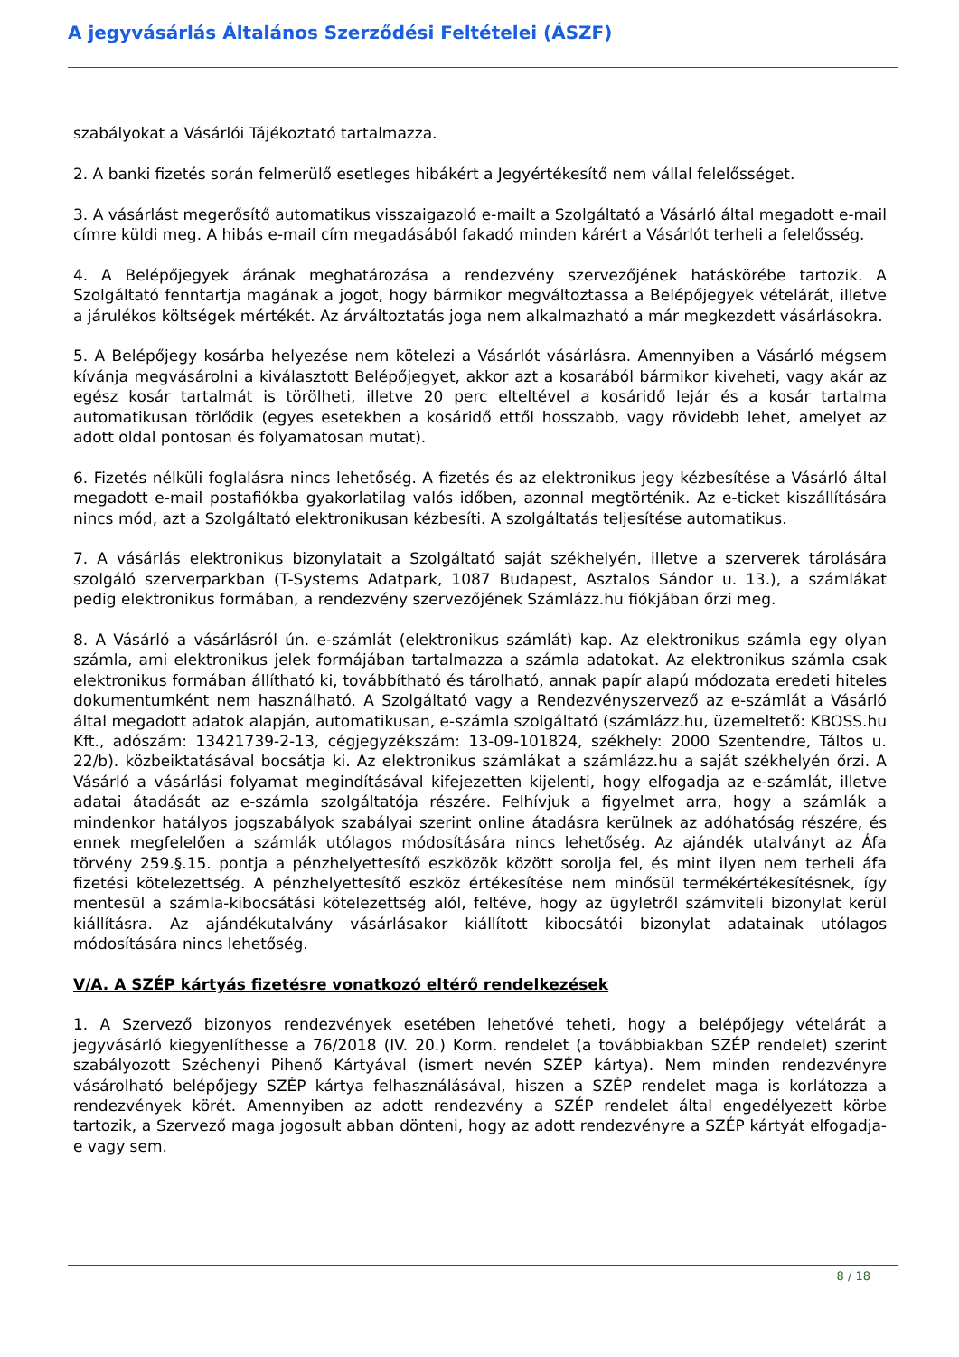A jegyvásárlás Általános Szerződési Feltételei (ÁSZF)
szabályokat a Vásárlói Tájékoztató tartalmazza.
2. A banki fizetés során felmerülő esetleges hibákért a Jegyértékesítő nem vállal felelősséget.
3. A vásárlást megerősítő automatikus visszaigazoló e-mailt a Szolgáltató a Vásárló által megadott e-mail címre küldi meg. A hibás e-mail cím megadásából fakadó minden kárért a Vásárlót terheli a felelősség.
4. A Belépőjegyek árának meghatározása a rendezvény szervezőjének hatáskörébe tartozik. A Szolgáltató fenntartja magának a jogot, hogy bármikor megváltoztassa a Belépőjegyek vételárát, illetve a járulékos költségek mértékét. Az árváltoztatás joga nem alkalmazható a már megkezdett vásárlásokra.
5. A Belépőjegy kosárba helyezése nem kötelezi a Vásárlót vásárlásra. Amennyiben a Vásárló mégsem kívánja megvásárolni a kiválasztott Belépőjegyet, akkor azt a kosarából bármikor kiveheti, vagy akár az egész kosár tartalmát is törölheti, illetve 20 perc elteltével a kosáridő lejár és a kosár tartalma automatikusan törlődik (egyes esetekben a kosáridő ettől hosszabb, vagy rövidebb lehet, amelyet az adott oldal pontosan és folyamatosan mutat).
6. Fizetés nélküli foglalásra nincs lehetőség. A fizetés és az elektronikus jegy kézbesítése a Vásárló által megadott e-mail postafiókba gyakorlatilag valós időben, azonnal megtörténik. Az e-ticket kiszállítására nincs mód, azt a Szolgáltató elektronikusan kézbesíti. A szolgáltatás teljesítése automatikus.
7. A vásárlás elektronikus bizonylatait a Szolgáltató saját székhelyén, illetve a szerverek tárolására szolgáló szerverparkban (T-Systems Adatpark, 1087 Budapest, Asztalos Sándor u. 13.), a számlákat pedig elektronikus formában, a rendezvény szervezőjének Számlázz.hu fiókjában őrzi meg.
8. A Vásárló a vásárlásról ún. e-számlát (elektronikus számlát) kap. Az elektronikus számla egy olyan számla, ami elektronikus jelek formájában tartalmazza a számla adatokat. Az elektronikus számla csak elektronikus formában állítható ki, továbbítható és tárolható, annak papír alapú módozata eredeti hiteles dokumentumként nem használható. A Szolgáltató vagy a Rendezvényszervező az e-számlát a Vásárló által megadott adatok alapján, automatikusan, e-számla szolgáltató (számlázz.hu, üzemeltető: KBOSS.hu Kft., adószám: 13421739-2-13, cégjegyzékszám: 13-09-101824, székhely: 2000 Szentendre, Táltos u. 22/b). közbeiktatásával bocsátja ki. Az elektronikus számlákat a számlázz.hu a saját székhelyén őrzi. A Vásárló a vásárlási folyamat megindításával kifejezetten kijelenti, hogy elfogadja az e-számlát, illetve adatai átadását az e-számla szolgáltatója részére. Felhívjuk a figyelmet arra, hogy a számlák a mindenkor hatályos jogszabályok szabályai szerint online átadásra kerülnek az adóhatóság részére, és ennek megfelelően a számlák utólagos módosítására nincs lehetőség. Az ajándék utalványt az Áfa törvény 259.§.15. pontja a pénzhelyettesítő eszközök között sorolja fel, és mint ilyen nem terheli áfa fizetési kötelezettség. A pénzhelyettesítő eszköz értékesítése nem minősül termékértékesítésnek, így mentesül a számla-kibocsátási kötelezettség alól, feltéve, hogy az ügyletről számviteli bizonylat kerül kiállításra. Az ajándékutalvány vásárlásakor kiállított kibocsátói bizonylat adatainak utólagos módosítására nincs lehetőség.
V/A. A SZÉP kártyás fizetésre vonatkozó eltérő rendelkezések
1. A Szervező bizonyos rendezvények esetében lehetővé teheti, hogy a belépőjegy vételárát a jegyvásárló kiegyenlíthesse a 76/2018 (IV. 20.) Korm. rendelet (a továbbiakban SZÉP rendelet) szerint szabályozott Széchenyi Pihenő Kártyával (ismert nevén SZÉP kártya). Nem minden rendezvényre vásárolható belépőjegy SZÉP kártya felhasználásával, hiszen a SZÉP rendelet maga is korlátozza a rendezvények körét. Amennyiben az adott rendezvény a SZÉP rendelet által engedélyezett körbe tartozik, a Szervező maga jogosult abban dönteni, hogy az adott rendezvényre a SZÉP kártyát elfogadja-e vagy sem.
8 / 18